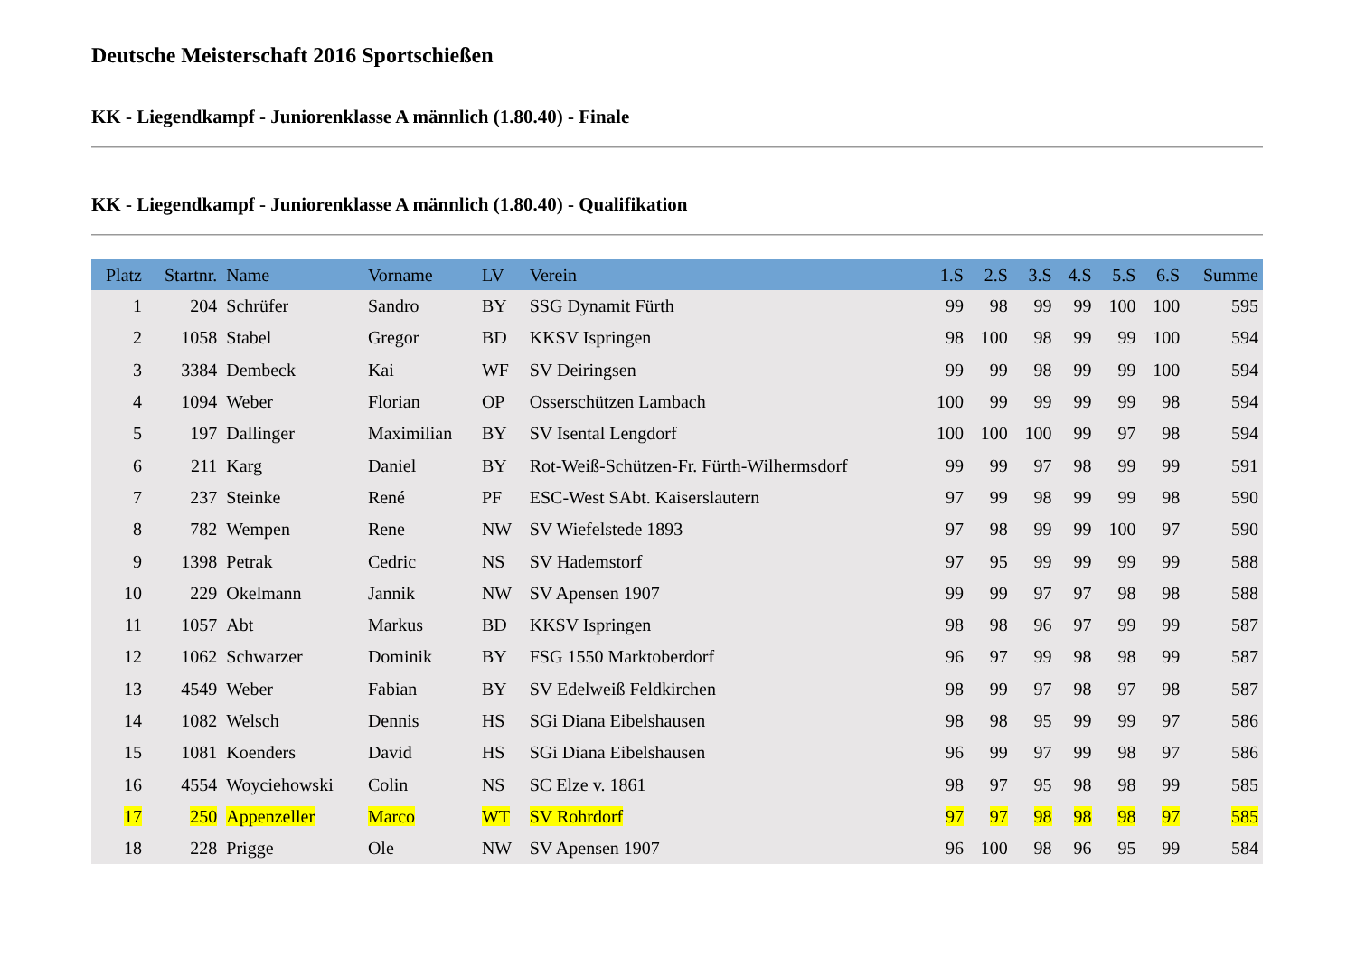Deutsche Meisterschaft 2016 Sportschießen
KK - Liegendkampf - Juniorenklasse A männlich (1.80.40) - Finale
KK - Liegendkampf - Juniorenklasse A männlich (1.80.40) - Qualifikation
| Platz | Startnr. | Name | Vorname | LV | Verein | 1.S | 2.S | 3.S | 4.S | 5.S | 6.S | Summe |
| --- | --- | --- | --- | --- | --- | --- | --- | --- | --- | --- | --- | --- |
| 1 | 204 | Schrüfer | Sandro | BY | SSG Dynamit Fürth | 99 | 98 | 99 | 99 | 100 | 100 | 595 |
| 2 | 1058 | Stabel | Gregor | BD | KKSV Ispringen | 98 | 100 | 98 | 99 | 99 | 100 | 594 |
| 3 | 3384 | Dembeck | Kai | WF | SV Deiringsen | 99 | 99 | 98 | 99 | 99 | 100 | 594 |
| 4 | 1094 | Weber | Florian | OP | Osserschützen Lambach | 100 | 99 | 99 | 99 | 99 | 98 | 594 |
| 5 | 197 | Dallinger | Maximilian | BY | SV Isental Lengdorf | 100 | 100 | 100 | 99 | 97 | 98 | 594 |
| 6 | 211 | Karg | Daniel | BY | Rot-Weiß-Schützen-Fr. Fürth-Wilhermsdorf | 99 | 99 | 97 | 98 | 99 | 99 | 591 |
| 7 | 237 | Steinke | René | PF | ESC-West SAbt. Kaiserslautern | 97 | 99 | 98 | 99 | 99 | 98 | 590 |
| 8 | 782 | Wempen | Rene | NW | SV Wiefelstede 1893 | 97 | 98 | 99 | 99 | 100 | 97 | 590 |
| 9 | 1398 | Petrak | Cedric | NS | SV Hademstorf | 97 | 95 | 99 | 99 | 99 | 99 | 588 |
| 10 | 229 | Okelmann | Jannik | NW | SV Apensen 1907 | 99 | 99 | 97 | 97 | 98 | 98 | 588 |
| 11 | 1057 | Abt | Markus | BD | KKSV Ispringen | 98 | 98 | 96 | 97 | 99 | 99 | 587 |
| 12 | 1062 | Schwarzer | Dominik | BY | FSG 1550 Marktoberdorf | 96 | 97 | 99 | 98 | 98 | 99 | 587 |
| 13 | 4549 | Weber | Fabian | BY | SV Edelweiß Feldkirchen | 98 | 99 | 97 | 98 | 97 | 98 | 587 |
| 14 | 1082 | Welsch | Dennis | HS | SGi Diana Eibelshausen | 98 | 98 | 95 | 99 | 99 | 97 | 586 |
| 15 | 1081 | Koenders | David | HS | SGi Diana Eibelshausen | 96 | 99 | 97 | 99 | 98 | 97 | 586 |
| 16 | 4554 | Woyciehowski | Colin | NS | SC Elze v. 1861 | 98 | 97 | 95 | 98 | 98 | 99 | 585 |
| 17 | 250 | Appenzeller | Marco | WT | SV Rohrdorf | 97 | 97 | 98 | 98 | 98 | 97 | 585 |
| 18 | 228 | Prigge | Ole | NW | SV Apensen 1907 | 96 | 100 | 98 | 96 | 95 | 99 | 584 |